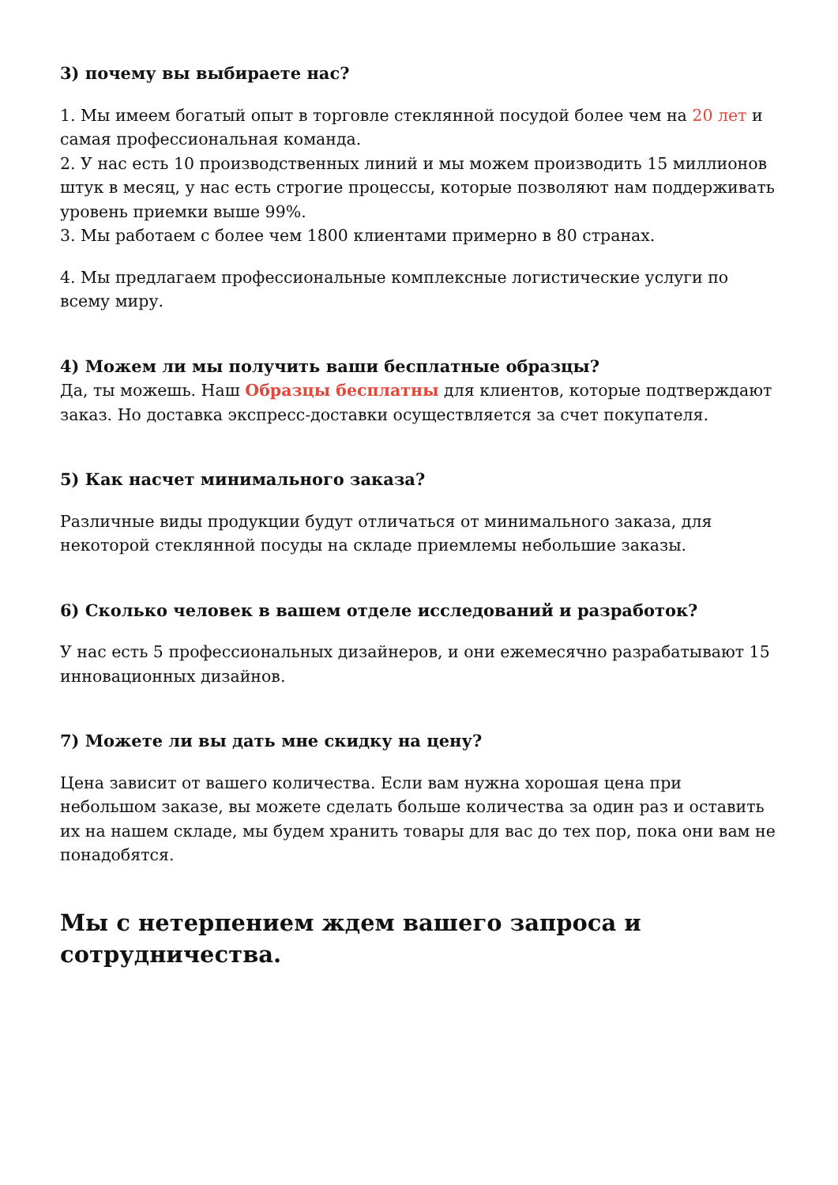3) почему вы выбираете нас?
1. Мы имеем богатый опыт в торговле стеклянной посудой более чем на 20 лет и самая профессиональная команда.
2. У нас есть 10 производственных линий и мы можем производить 15 миллионов штук в месяц, у нас есть строгие процессы, которые позволяют нам поддерживать уровень приемки выше 99%.
3. Мы работаем с более чем 1800 клиентами примерно в 80 странах.
4. Мы предлагаем профессиональные комплексные логистические услуги по всему миру.
4) Можем ли мы получить ваши бесплатные образцы?
Да, ты можешь. Наш Образцы бесплатны для клиентов, которые подтверждают заказ. Но доставка экспресс-доставки осуществляется за счет покупателя.
5) Как насчет минимального заказа?
Различные виды продукции будут отличаться от минимального заказа, для некоторой стеклянной посуды на складе приемлемы небольшие заказы.
6) Сколько человек в вашем отделе исследований и разработок?
У нас есть 5 профессиональных дизайнеров, и они ежемесячно разрабатывают 15 инновационных дизайнов.
7) Можете ли вы дать мне скидку на цену?
Цена зависит от вашего количества. Если вам нужна хорошая цена при небольшом заказе, вы можете сделать больше количества за один раз и оставить их на нашем складе, мы будем хранить товары для вас до тех пор, пока они вам не понадобятся.
Мы с нетерпением ждем вашего запроса и сотрудничества.